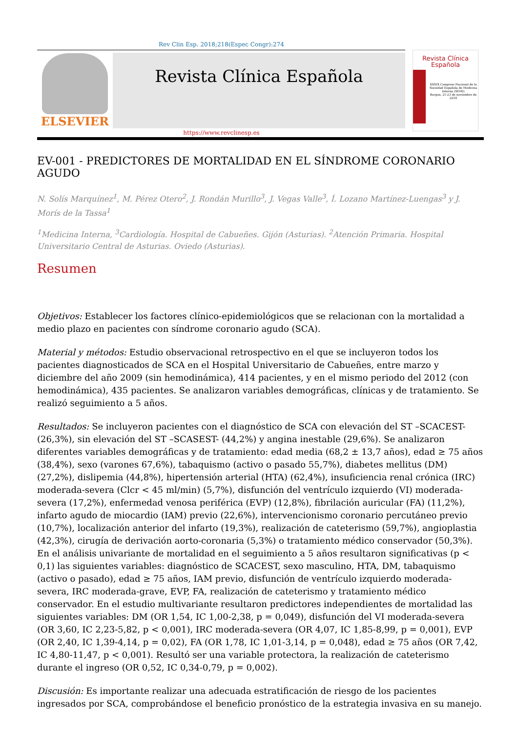Rev Clin Esp. 2018;218(Espec Congr):274
ELSEVIER
Revista Clínica Española
Revista Clínica
Española
XXXIX Congreso Nacional de la Sociedad Española de Medicina Interna (SEMI)
Burgos, 21-23 de noviembre de 2018
https://www.revclinesp.es
EV-001 - PREDICTORES DE MORTALIDAD EN EL SÍNDROME CORONARIO AGUDO
N. Solís Marquínez<sup>1</sup>, M. Pérez Otero<sup>2</sup>, J. Rondán Murillo<sup>3</sup>, J. Vegas Valle<sup>3</sup>, Í. Lozano Martínez-Luengas<sup>3</sup> y J. Morís de la Tassa<sup>1</sup>
<sup>1</sup> Medicina Interna, <sup>3</sup>Cardiología. Hospital de Cabueñes. Gijón (Asturias). <sup>2</sup>Atención Primaria. Hospital Universitario Central de Asturias. Oviedo (Asturias).
Resumen
Objetivos: Establecer los factores clínico-epidemiológicos que se relacionan con la mortalidad a medio plazo en pacientes con síndrome coronario agudo (SCA).
Material y métodos: Estudio observacional retrospectivo en el que se incluyeron todos los pacientes diagnosticados de SCA en el Hospital Universitario de Cabueñes, entre marzo y diciembre del año 2009 (sin hemodinámica), 414 pacientes, y en el mismo periodo del 2012 (con hemodinámica), 435 pacientes. Se analizaron variables demográficas, clínicas y de tratamiento. Se realizó seguimiento a 5 años.
Resultados: Se incluyeron pacientes con el diagnóstico de SCA con elevación del ST –SCACEST- (26,3%), sin elevación del ST –SCASEST- (44,2%) y angina inestable (29,6%). Se analizaron diferentes variables demográficas y de tratamiento: edad media (68,2 ± 13,7 años), edad ≥ 75 años (38,4%), sexo (varones 67,6%), tabaquismo (activo o pasado 55,7%), diabetes mellitus (DM) (27,2%), dislipemia (44,8%), hipertensión arterial (HTA) (62,4%), insuficiencia renal crónica (IRC) moderada-severa (Clcr < 45 ml/min) (5,7%), disfunción del ventrículo izquierdo (VI) moderada-severa (17,2%), enfermedad venosa periférica (EVP) (12,8%), fibrilación auricular (FA) (11,2%), infarto agudo de miocardio (IAM) previo (22,6%), intervencionismo coronario percutáneo previo (10,7%), localización anterior del infarto (19,3%), realización de cateterismo (59,7%), angioplastia (42,3%), cirugía de derivación aorto-coronaria (5,3%) o tratamiento médico conservador (50,3%). En el análisis univariante de mortalidad en el seguimiento a 5 años resultaron significativas (p < 0,1) las siguientes variables: diagnóstico de SCACEST, sexo masculino, HTA, DM, tabaquismo (activo o pasado), edad ≥ 75 años, IAM previo, disfunción de ventrículo izquierdo moderada-severa, IRC moderada-grave, EVP, FA, realización de cateterismo y tratamiento médico conservador. En el estudio multivariante resultaron predictores independientes de mortalidad las siguientes variables: DM (OR 1,54, IC 1,00-2,38, p = 0,049), disfunción del VI moderada-severa (OR 3,60, IC 2,23-5,82, p < 0,001), IRC moderada-severa (OR 4,07, IC 1,85-8,99, p = 0,001), EVP (OR 2,40, IC 1,39-4,14, p = 0,02), FA (OR 1,78, IC 1,01-3,14, p = 0,048), edad ≥ 75 años (OR 7,42, IC 4,80-11,47, p < 0,001). Resultó ser una variable protectora, la realización de cateterismo durante el ingreso (OR 0,52, IC 0,34-0,79, p = 0,002).
Discusión: Es importante realizar una adecuada estratificación de riesgo de los pacientes ingresados por SCA, comprobándose el beneficio pronóstico de la estrategia invasiva en su manejo.